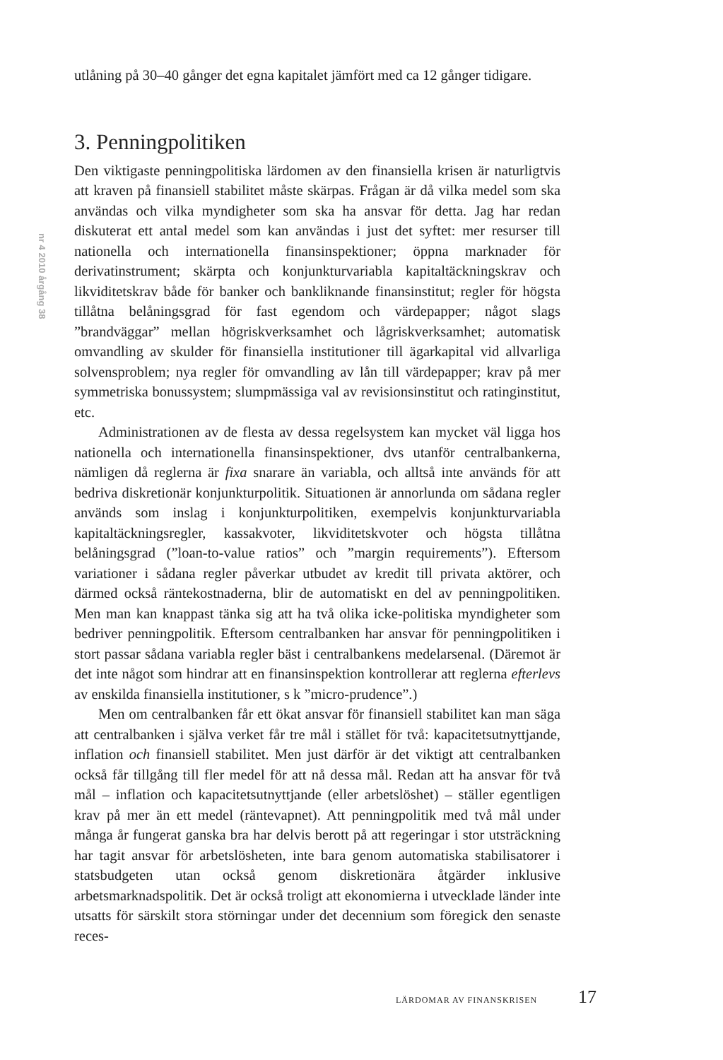nr 4 2010 årgång 38
utlåning på 30–40 gånger det egna kapitalet jämfört med ca 12 gånger tidigare.
3. Penningpolitiken
Den viktigaste penningpolitiska lärdomen av den finansiella krisen är naturligtvis att kraven på finansiell stabilitet måste skärpas. Frågan är då vilka medel som ska användas och vilka myndigheter som ska ha ansvar för detta. Jag har redan diskuterat ett antal medel som kan användas i just det syftet: mer resurser till nationella och internationella finansinspektioner; öppna marknader för derivatinstrument; skärpta och konjunkturvariabla kapitaltäckningskrav och likviditetskrav både för banker och bankliknande finansinstitut; regler för högsta tillåtna belåningsgrad för fast egendom och värdepapper; något slags ”brandväggar” mellan högriskverksamhet och lågriskverksamhet; automatisk omvandling av skulder för finansiella institutioner till ägarkapital vid allvarliga solvensproblem; nya regler för omvandling av lån till värdepapper; krav på mer symmetriska bonussystem; slumpmässiga val av revisionsinstitut och ratinginstitut, etc.
Administrationen av de flesta av dessa regelsystem kan mycket väl ligga hos nationella och internationella finansinspektioner, dvs utanför centralbankerna, nämligen då reglerna är fixa snarare än variabla, och alltså inte används för att bedriva diskretionär konjunkturpolitik. Situationen är annorlunda om sådana regler används som inslag i konjunkturpolitiken, exempelvis konjunkturvariabla kapitaltäckningsregler, kassakvoter, likviditetskvoter och högsta tillåtna belåningsgrad (”loan-to-value ratios” och ”margin requirements”). Eftersom variationer i sådana regler påverkar utbudet av kredit till privata aktörer, och därmed också räntekostnaderna, blir de automatiskt en del av penningpolitiken. Men man kan knappast tänka sig att ha två olika icke-politiska myndigheter som bedriver penningpolitik. Eftersom centralbanken har ansvar för penningpolitiken i stort passar sådana variabla regler bäst i centralbankens medelarsenal. (Däremot är det inte något som hindrar att en finansinspektion kontrollerar att reglerna efterlevs av enskilda finansiella institutioner, s k ”micro-prudence”.)
Men om centralbanken får ett ökat ansvar för finansiell stabilitet kan man säga att centralbanken i själva verket får tre mål i stället för två: kapacitetsutnyttjande, inflation och finansiell stabilitet. Men just därför är det viktigt att centralbanken också får tillgång till fler medel för att nå dessa mål. Redan att ha ansvar för två mål – inflation och kapacitetsutnyttjande (eller arbetslöshet) – ställer egentligen krav på mer än ett medel (räntevapnet). Att penningpolitik med två mål under många år fungerat ganska bra har delvis berott på att regeringar i stor utsträckning har tagit ansvar för arbetslösheten, inte bara genom automatiska stabilisatorer i statsbudgeten utan också genom diskretionära åtgärder inklusive arbetsmarknadspolitik. Det är också troligt att ekonomierna i utvecklade länder inte utsatts för särskilt stora störningar under det decennium som föregick den senaste reces-
LÄRDOMAR AV FINANSKRISEN 17